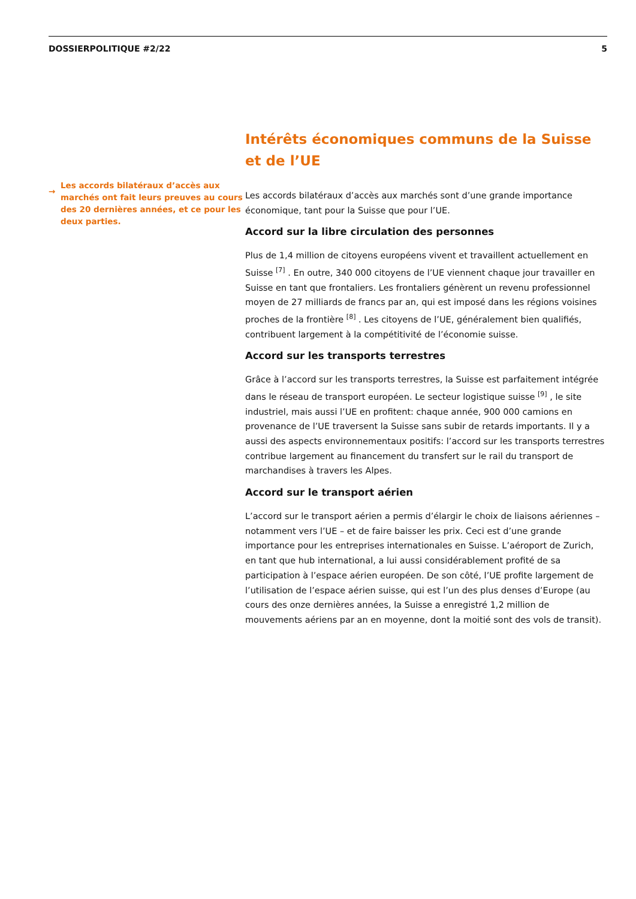DOSSIERPOLITIQUE #2/22 5
→
Les accords bilatéraux d’accès aux marchés ont fait leurs preuves au cours des 20 dernières années, et ce pour les deux parties.
Intérêts économiques communs de la Suisse et de l’UE
Les accords bilatéraux d’accès aux marchés sont d’une grande importance économique, tant pour la Suisse que pour l’UE.
Accord sur la libre circulation des personnes
Plus de 1,4 million de citoyens européens vivent et travaillent actuellement en Suisse <sup>[7]</sup> . En outre, 340 000 citoyens de l’UE viennent chaque jour travailler en Suisse en tant que frontaliers. Les frontaliers génèrent un revenu professionnel moyen de 27 milliards de francs par an, qui est imposé dans les régions voisines proches de la frontière <sup>[8]</sup> . Les citoyens de l’UE, généralement bien qualifiés, contribuent largement à la compétitivité de l’économie suisse.
Accord sur les transports terrestres
Grâce à l’accord sur les transports terrestres, la Suisse est parfaitement intégrée dans le réseau de transport européen. Le secteur logistique suisse <sup>[9]</sup> , le site industriel, mais aussi l’UE en profitent: chaque année, 900 000 camions en provenance de l’UE traversent la Suisse sans subir de retards importants. Il y a aussi des aspects environnementaux positifs: l’accord sur les transports terrestres contribue largement au financement du transfert sur le rail du transport de marchandises à travers les Alpes.
Accord sur le transport aérien
L’accord sur le transport aérien a permis d’élargir le choix de liaisons aériennes – notamment vers l’UE – et de faire baisser les prix. Ceci est d’une grande importance pour les entreprises internationales en Suisse. L’aéroport de Zurich, en tant que hub international, a lui aussi considérablement profité de sa participation à l’espace aérien européen. De son côté, l’UE profite largement de l’utilisation de l’espace aérien suisse, qui est l’un des plus denses d’Europe (au cours des onze dernières années, la Suisse a enregistré 1,2 million de mouvements aériens par an en moyenne, dont la moitié sont des vols de transit).